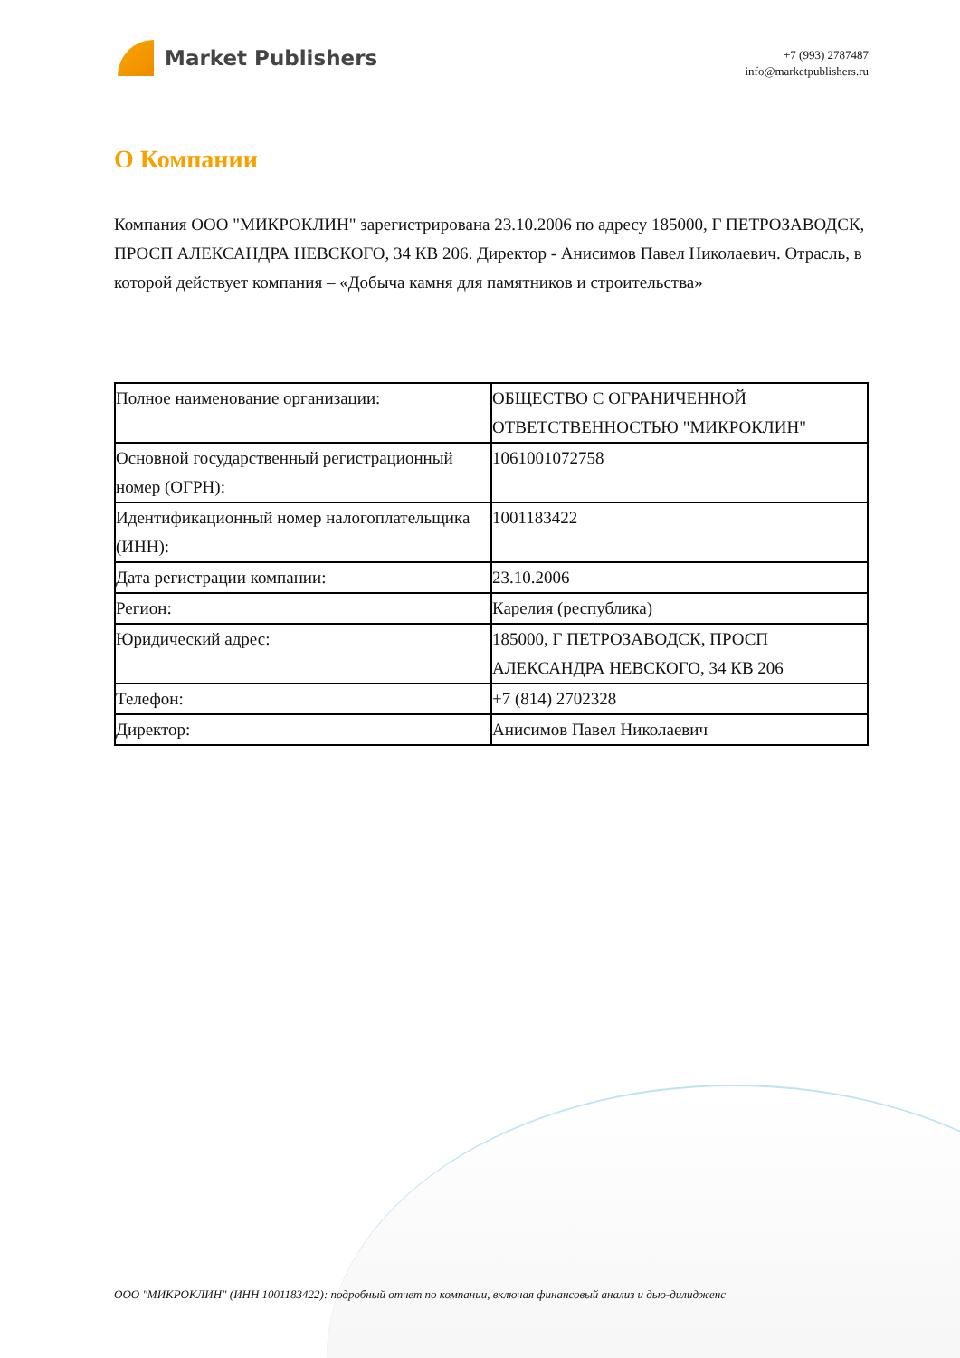Market Publishers
+7 (993) 2787487
info@marketpublishers.ru
О Компании
Компания ООО "МИКРОКЛИН" зарегистрирована 23.10.2006 по адресу 185000, Г ПЕТРОЗАВОДСК, ПРОСП АЛЕКСАНДРА НЕВСКОГО, 34 КВ 206. Директор - Анисимов Павел Николаевич. Отрасль, в которой действует компания – «Добыча камня для памятников и строительства»
| Полное наименование организации: | ОБЩЕСТВО С ОГРАНИЧЕННОЙ ОТВЕТСТВЕННОСТЬЮ "МИКРОКЛИН" |
| Основной государственный регистрационный номер (ОГРН): | 1061001072758 |
| Идентификационный номер налогоплательщика (ИНН): | 1001183422 |
| Дата регистрации компании: | 23.10.2006 |
| Регион: | Карелия (республика) |
| Юридический адрес: | 185000, Г ПЕТРОЗАВОДСК, ПРОСП АЛЕКСАНДРА НЕВСКОГО, 34 КВ 206 |
| Телефон: | +7 (814) 2702328 |
| Директор: | Анисимов Павел Николаевич |
ООО "МИКРОКЛИН" (ИНН 1001183422): подробный отчет по компании, включая финансовый анализ и дью-дилидженс